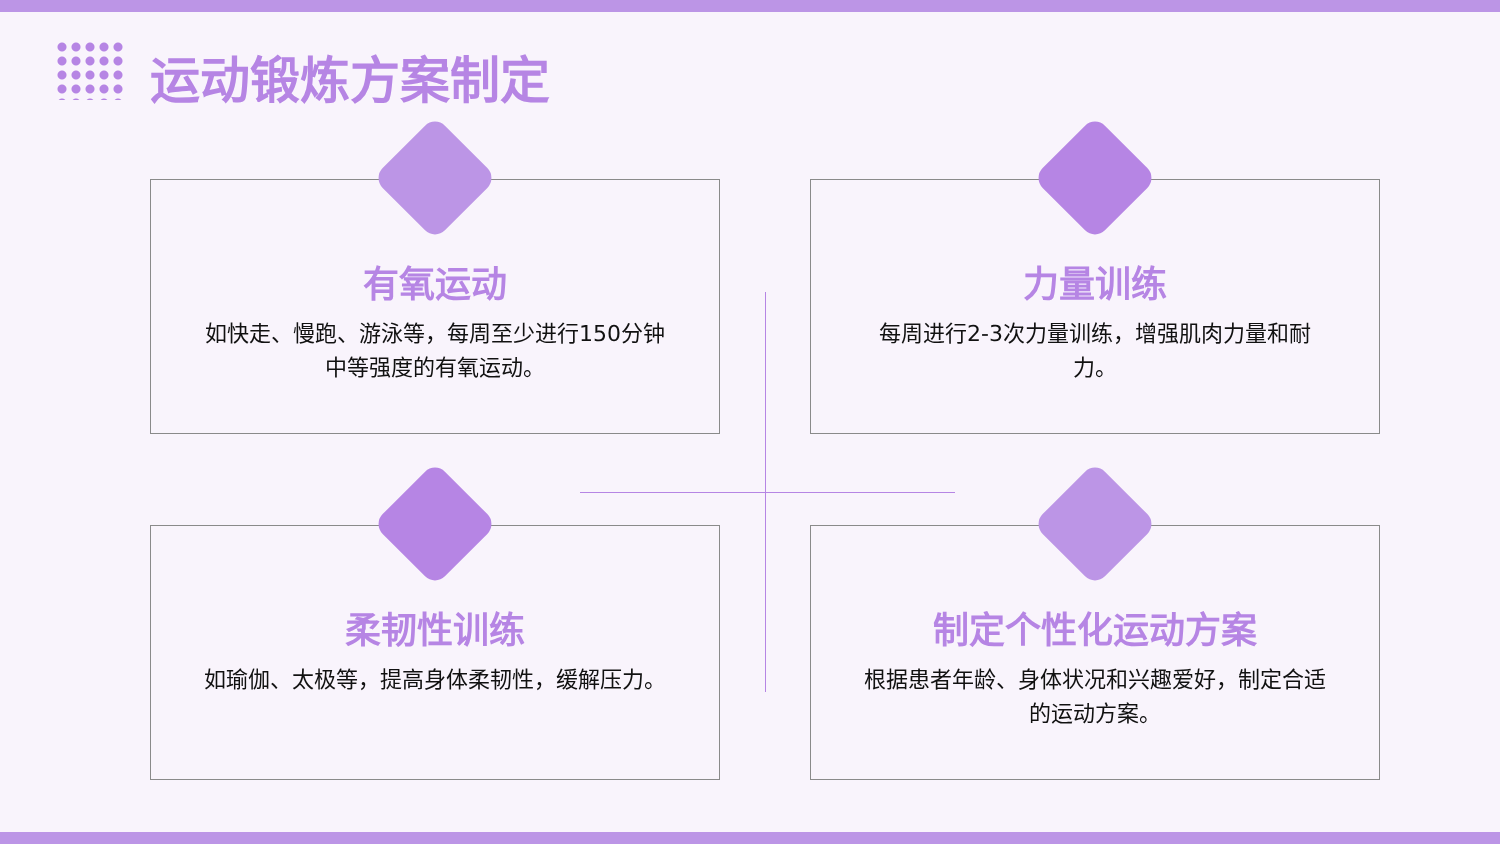运动锻炼方案制定
有氧运动
如快走、慢跑、游泳等，每周至少进行150分钟中等强度的有氧运动。
力量训练
每周进行2-3次力量训练，增强肌肉力量和耐力。
柔韧性训练
如瑜伽、太极等，提高身体柔韧性，缓解压力。
制定个性化运动方案
根据患者年龄、身体状况和兴趣爱好，制定合适的运动方案。